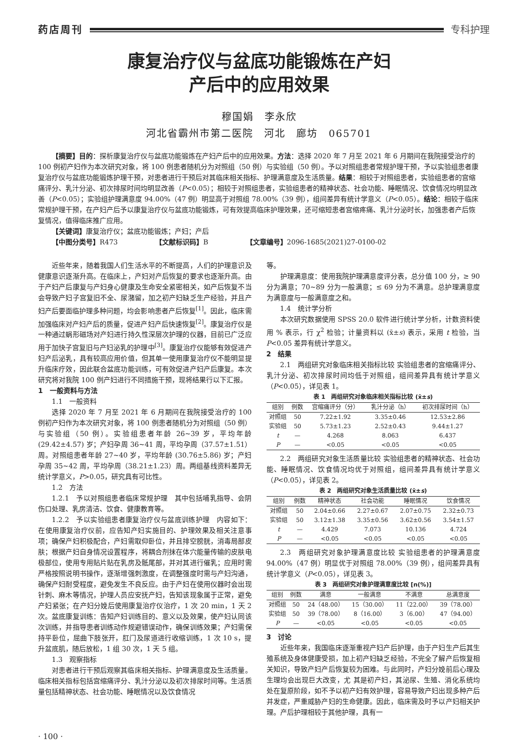药店周刊 专科护理
康复治疗仪与盆底功能锻炼在产妇
产后中的应用效果
穆国娟　李永欣
河北省霸州市第二医院　河北　廊坊　065701
【摘要】目的：探析康复治疗仪与盆底功能锻炼在产妇产后中的应用效果。方法：选择 2020 年 7 月至 2021 年 6 月期间在我院接受治疗的 100 例初产妇作为本次研究对象，将 100 例患者随机分为对照组（50 例）与实验组（50 例）。予以对照组患者常规护理干预，予以实验组患者康复治疗仪与盆底功能锻炼护理干预，对患者进行干预后对其临床相关指标、护理满意度及生活质量。结果：相较于对照组患者，实验组患者的宫缩痛评分、乳汁分泌、初次排尿时间均明显改善（P<0.05）；相较于对照组患者，实验组患者的精神状态、社会功能、睡眠情况、饮食情况均明显改善（P<0.05）；实验组护理满意度 94.00%（47 例）明显高于对照组 78.00%（39 例），组间差异有统计学意义（P<0.05）。结论：相较于临床常规护理干预，在产妇产后予以康复治疗仪与盆底功能锻炼，可有效提高临床护理效果，还可缩短患者宫缩疼痛、乳汁分泌时长，加强患者产后恢复情况，值得临床推广应用。
【关键词】康复治疗仪；盆底功能锻炼；产妇；产后
【中图分类号】R473　　　　　　【文献标识码】B　　　　　　【文章编号】2096-1685(2021)27-0100-02
近些年来，随着我国人们生活水平的不断提高，人们的护理意识及健康意识逐渐升高。在临床上，产妇对产后恢复的要求也逐渐升高。由于产妇产后康复与产妇身心健康及生命安全紧密相关，如产后恢复不当会导致产妇子宫复旧不全、尿潴留，加之初产妇缺乏生产经验，并且产妇产后要面临护理多种问题，均会影响患者产后恢复<sup>[1]</sup>。因此，临床需加强临床对产妇产后的质量，促进产妇产后快速恢复<sup>[2]</sup>。康复治疗仪是一种通过蜗形磁场对产妇进行持久性深层次护理的仪器，目前已广泛应用于加快子宫复旧与产妇泌乳的护理中<sup>[3]</sup>。康复治疗仪能够有效促进产妇产后泌乳，具有较高应用价值，但其单一使用康复治疗仪不能明显提升临床疗效，因此联合盆底功能训练，可有效促进产妇产后康复。本次研究将对我院 100 例产妇进行不同措施干预，现将结果行以下汇报。
1　一般资料与方法
1.1　一般资料
选择 2020 年 7 月至 2021 年 6 月期间在我院接受治疗的 100 例初产妇作为本次研究对象，将 100 例患者随机分为对照组（50 例）与实验组（50 例）。实验组患者年龄 26~39 岁，平均年龄(29.42±4.57) 岁；产妇孕周 36~41 周，平均孕周（37.57±1.51）周。对照组患者年龄 27~40 岁，平均年龄 (30.76±5.86) 岁；产妇孕周 35~42 周，平均孕周（38.21±1.23）周。两组基线资料差异无统计学意义，P>0.05，研究具有可比性。
1.2　方法
1.2.1　予以对照组患者临床常规护理　其中包括哺乳指导、会阴伤口处理、乳房清洁、饮食、健康教育等。
1.2.2　予以实验组患者康复治疗仪与盆底训练护理　内容如下：在使用康复治疗仪前，应告知产妇实施目的、护理效果及相关注意事项；确保产妇积极配合，产妇需取仰卧位，并且排空膀胱，消毒局部皮肤；根据产妇自身情况设置程序，将耦合剂抹在体穴能量传输的皮肤电极部位，使用专用贴片贴在乳房及骶尾部，并对其进行催乳；应用时需严格按照说明书操作，逐渐增强刺激度，在调整强度时需与产妇沟通，确保产妇耐受程度，避免发生不良反应。由于产妇在使用仪器时会出现针刺、麻木等情况，护理人员应安抚产妇，告知该现象属于正常，避免产妇紧张；在产妇分娩后使用康复治疗仪治疗，1 次 20 min，1 天 2 次。盆底康复训练：告知产妇训练目的、意义以及效果，使产妇认同该次训练，并指导患者训练动作规避错误动作，确保训练效果；产妇需保持平卧位，屈曲下肢张开，肛门及尿道进行收缩训练，1 次 10 s，提升盆底肌，随后放松，1 组 30 次，1 天 5 组。
1.3　观察指标
对患者进行干预后观察其临床相关指标、护理满意度及生活质量。临床相关指标包括宫缩痛评分、乳汁分泌以及初次排尿时间等。生活质量包括精神状态、社会功能、睡眠情况以及饮食情况
等。
护理满意度：使用我院护理满意度评分表，总分值 100 分，≥ 90 分为满意；70~89 分为一般满意；≤ 69 分为不满意。总护理满意度为满意度与一般满意度之和。
1.4　统计学分析
本次研究数据使用 SPSS 20.0 软件进行统计学分析，计数资料使用 % 表示，行 χ<sup>2</sup> 检验；计量资料以 (x̄±s) 表示，采用 t 检验，当 P<0.05 差异有统计学意义。
2　结果
2.1　两组研究对象临床相关指标比较 实验组患者的宫缩痛评分、乳汁分泌、初次排尿时间均低于对照组，组间差异具有统计学意义（P<0.05），详见表 1。
表 1　两组研究对象临床相关指标比较 (x̄±s)
| 组别 | 例数 | 宫缩痛评分（分） | 乳汁分泌（h） | 初次排尿时间（h） |
| --- | --- | --- | --- | --- |
| 对照组 | 50 | 7.22±1.92 | 3.35±0.46 | 12.53±2.86 |
| 实验组 | 50 | 5.73±1.23 | 2.52±0.43 | 9.44±1.27 |
| t | — | 4.268 | 8.063 | 6.437 |
| P | — | <0.05 | <0.05 | <0.05 |
2.2　两组研究对象生活质量比较 实验组患者的精神状态、社会功能、睡眠情况、饮食情况均优于对照组，组间差异具有统计学意义（P<0.05），详见表 2。
表 2　两组研究对象生活质量比较 (x̄±s)
| 组别 | 例数 | 精神状态 | 社会功能 | 睡眠情况 | 饮食情况 |
| --- | --- | --- | --- | --- | --- |
| 对照组 | 50 | 2.04±0.66 | 2.27±0.67 | 2.07±0.75 | 2.32±0.73 |
| 实验组 | 50 | 3.12±1.38 | 3.35±0.56 | 3.62±0.56 | 3.54±1.57 |
| t | — | 4.429 | 7.073 | 10.136 | 4.724 |
| P | — | <0.05 | <0.05 | <0.05 | <0.05 |
2.3　两组研究对象护理满意度比较 实验组患者的护理满意度 94.00%（47 例）明显优于对照组 78.00%（39 例），组间差异具有统计学意义（P<0.05），详见表 3。
表 3　两组研究对象护理满意度比较 [n(%)]
| 组别 | 例数 | 满意 | 一般满意 | 不满意 | 总满意度 |
| --- | --- | --- | --- | --- | --- |
| 对照组 | 50 | 24（48.00） | 15（30.00） | 11（22.00） | 39（78.00） |
| 实验组 | 50 | 39（78.00） | 8（16.00） | 3（6.00） | 47（94.00） |
| P | — | <0.05 | <0.05 | <0.05 | <0.05 |
3　讨论
近些年来，我国临床逐渐重视产妇产后护理，由于产妇生产后其生殖系统及身体健康受损，加上初产妇缺乏经验，不完全了解产后恢复相关知识，导致产妇产后恢复较为困难。与此同时，产妇分娩前后心理及生理均会出现巨大改变，尤 其是初产妇，其泌尿、生殖、消化系统均处在复原阶段，如不予以初产妇有效护理，容易导致产妇出现多种产后并发症，严重威胁产妇的生命健康。因此，临床需及时予以产妇相关护理。产后护理相较于其他护理，具有一
· 100 ·